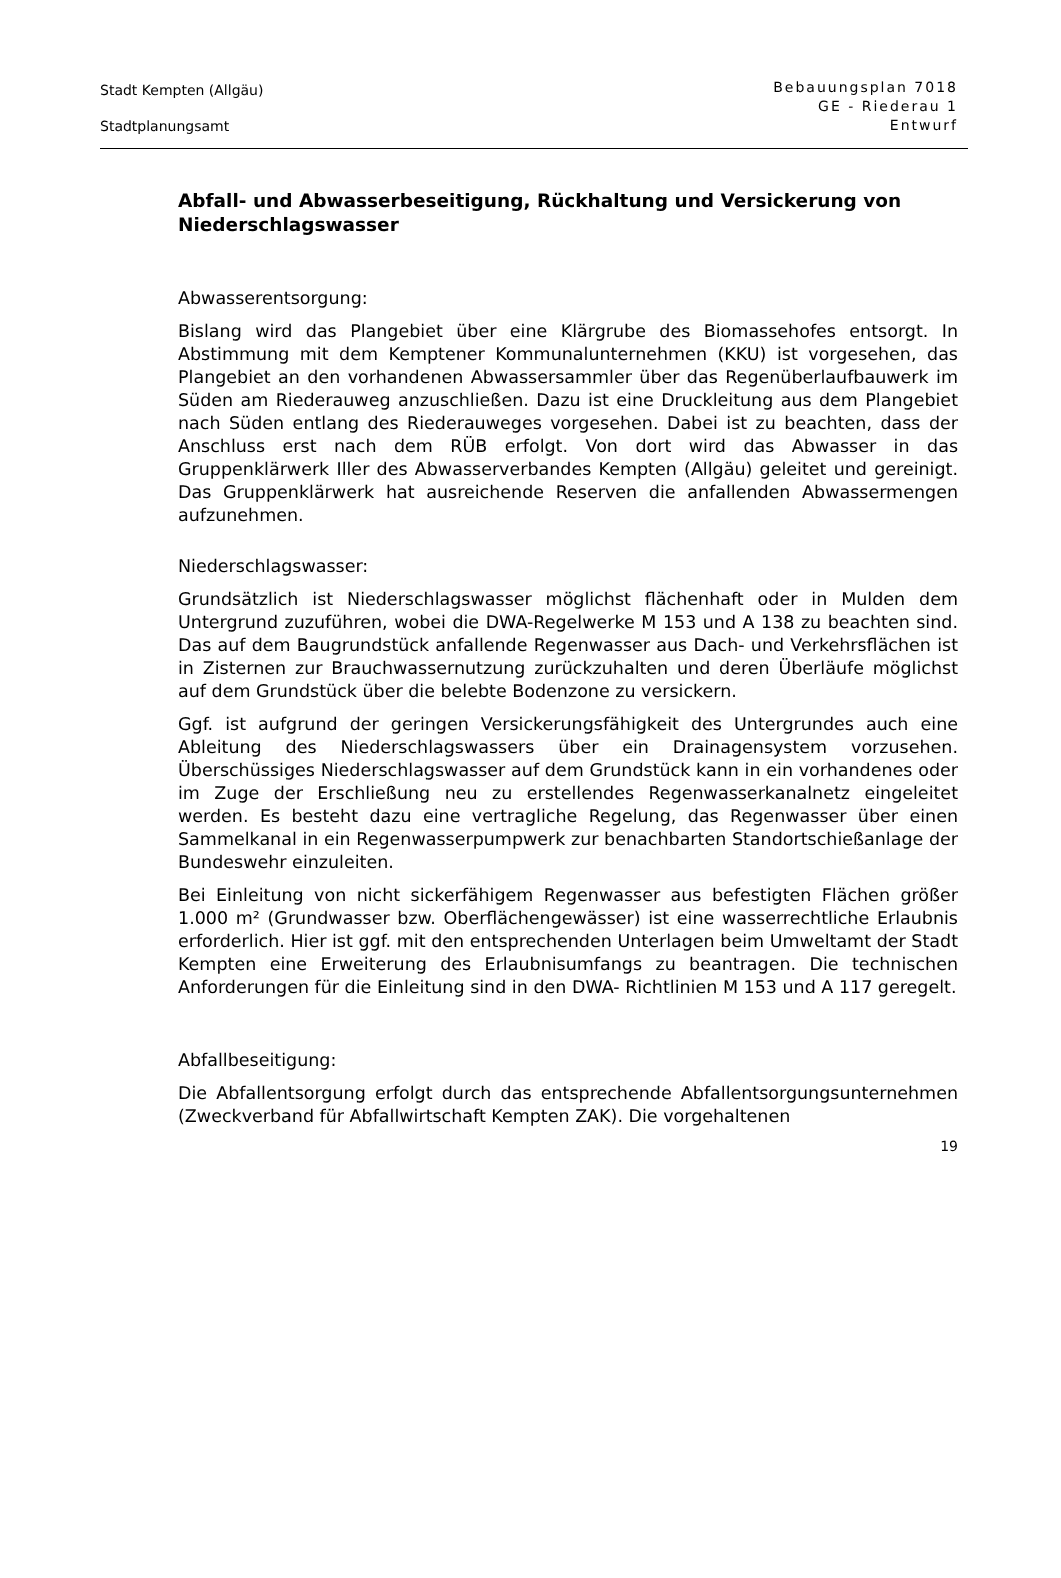Stadt Kempten (Allgäu)
Stadtplanungsamt
Bebauungsplan 7018
GE - Riederau 1
Entwurf
Abfall- und Abwasserbeseitigung, Rückhaltung und Versickerung von Niederschlagswasser
Abwasserentsorgung:
Bislang wird das Plangebiet über eine Klärgrube des Biomassehofes entsorgt. In Abstimmung mit dem Kemptener Kommunalunternehmen (KKU) ist vorgesehen, das Plangebiet an den vorhandenen Abwassersammler über das Regenüberlaufbauwerk im Süden am Riederauweg anzuschließen. Dazu ist eine Druckleitung aus dem Plangebiet nach Süden entlang des Riederauweges vorgesehen. Dabei ist zu beachten, dass der Anschluss erst nach dem RÜB erfolgt. Von dort wird das Abwasser in das Gruppenklärwerk Iller des Abwasserverbandes Kempten (Allgäu) geleitet und gereinigt. Das Gruppenklärwerk hat ausreichende Reserven die anfallenden Abwassermengen aufzunehmen.
Niederschlagswasser:
Grundsätzlich ist Niederschlagswasser möglichst flächenhaft oder in Mulden dem Untergrund zuzuführen, wobei die DWA-Regelwerke M 153 und A 138 zu beachten sind. Das auf dem Baugrundstück anfallende Regenwasser aus Dach- und Verkehrsflächen ist in Zisternen zur Brauchwassernutzung zurückzuhalten und deren Überläufe möglichst auf dem Grundstück über die belebte Bodenzone zu versickern.
Ggf. ist aufgrund der geringen Versickerungsfähigkeit des Untergrundes auch eine Ableitung des Niederschlagswassers über ein Drainagensystem vorzusehen. Überschüssiges Niederschlagswasser auf dem Grundstück kann in ein vorhandenes oder im Zuge der Erschließung neu zu erstellendes Regenwasserkanalnetz eingeleitet werden. Es besteht dazu eine vertragliche Regelung, das Regenwasser über einen Sammelkanal in ein Regenwasserpumpwerk zur benachbarten Standortschießanlage der Bundeswehr einzuleiten.
Bei Einleitung von nicht sickerfähigem Regenwasser aus befestigten Flächen größer 1.000 m² (Grundwasser bzw. Oberflächengewässer) ist eine wasserrechtliche Erlaubnis erforderlich. Hier ist ggf. mit den entsprechenden Unterlagen beim Umweltamt der Stadt Kempten eine Erweiterung des Erlaubnisumfangs zu beantragen. Die technischen Anforderungen für die Einleitung sind in den DWA- Richtlinien M 153 und A 117 geregelt.
Abfallbeseitigung:
Die Abfallentsorgung erfolgt durch das entsprechende Abfallentsorgungsunternehmen (Zweckverband für Abfallwirtschaft Kempten ZAK). Die vorgehaltenen
19